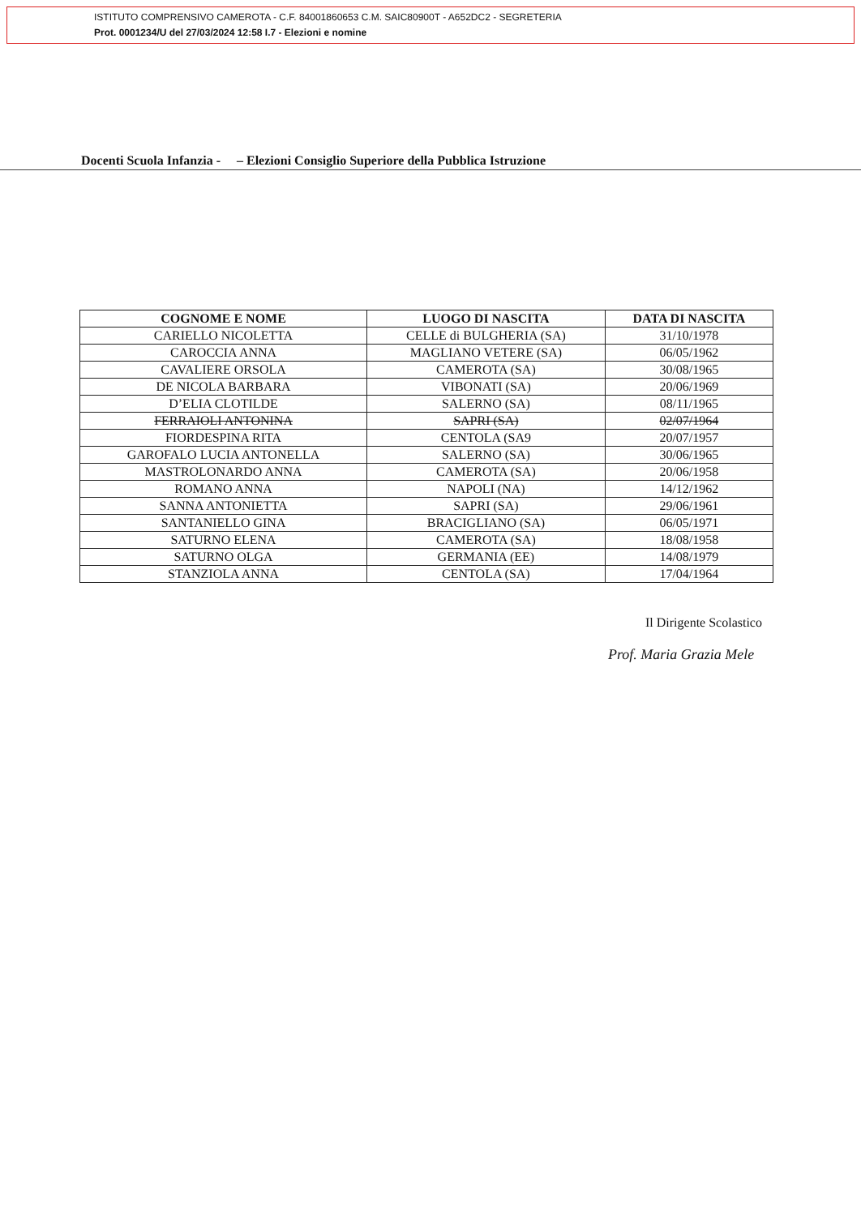ISTITUTO COMPRENSIVO CAMEROTA - C.F. 84001860653 C.M. SAIC80900T - A652DC2 - SEGRETERIA
Prot. 0001234/U del 27/03/2024 12:58 I.7 - Elezioni e nomine
Docenti Scuola Infanzia - – Elezioni Consiglio Superiore della Pubblica Istruzione
| COGNOME E NOME | LUOGO DI NASCITA | DATA DI NASCITA |
| --- | --- | --- |
| CARIELLO NICOLETTA | CELLE di BULGHERIA (SA) | 31/10/1978 |
| CAROCCIA ANNA | MAGLIANO VETERE (SA) | 06/05/1962 |
| CAVALIERE ORSOLA | CAMEROTA (SA) | 30/08/1965 |
| DE NICOLA BARBARA | VIBONATI (SA) | 20/06/1969 |
| D’ELIA CLOTILDE | SALERNO (SA) | 08/11/1965 |
| FERRAIOLI ANTONINA | SAPRI (SA) | 02/07/1964 |
| FIORDESPINA RITA | CENTOLA (SA9 | 20/07/1957 |
| GAROFALO LUCIA ANTONELLA | SALERNO (SA) | 30/06/1965 |
| MASTROLONARDO ANNA | CAMEROTA (SA) | 20/06/1958 |
| ROMANO ANNA | NAPOLI (NA) | 14/12/1962 |
| SANNA ANTONIETTA | SAPRI (SA) | 29/06/1961 |
| SANTANIELLO GINA | BRACIGLIANO (SA) | 06/05/1971 |
| SATURNO ELENA | CAMEROTA (SA) | 18/08/1958 |
| SATURNO OLGA | GERMANIA (EE) | 14/08/1979 |
| STANZIOLA ANNA | CENTOLA (SA) | 17/04/1964 |
Il Dirigente Scolastico
Prof. Maria Grazia Mele